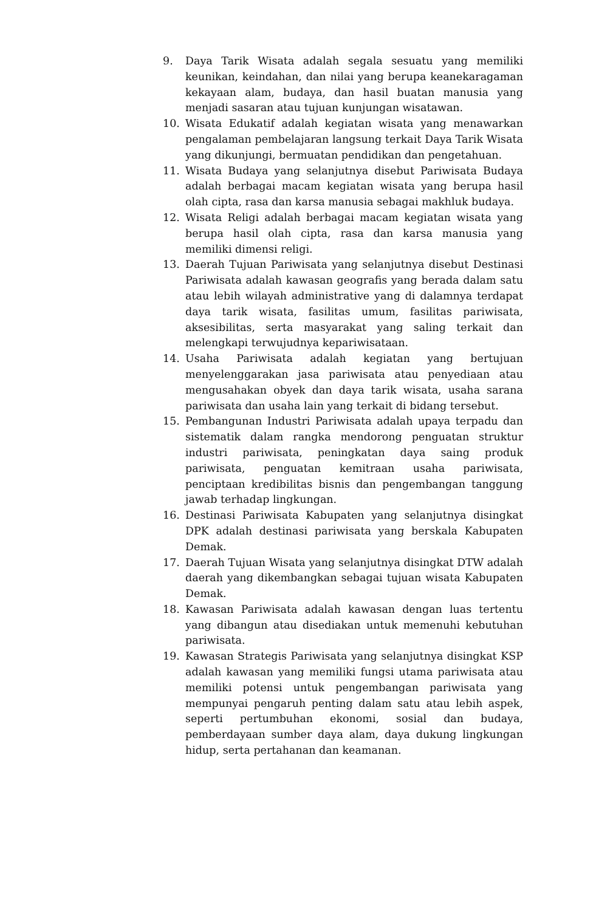9. Daya Tarik Wisata adalah segala sesuatu yang memiliki keunikan, keindahan, dan nilai yang berupa keanekaragaman kekayaan alam, budaya, dan hasil buatan manusia yang menjadi sasaran atau tujuan kunjungan wisatawan.
10. Wisata Edukatif adalah kegiatan wisata yang menawarkan pengalaman pembelajaran langsung terkait Daya Tarik Wisata yang dikunjungi, bermuatan pendidikan dan pengetahuan.
11. Wisata Budaya yang selanjutnya disebut Pariwisata Budaya adalah berbagai macam kegiatan wisata yang berupa hasil olah cipta, rasa dan karsa manusia sebagai makhluk budaya.
12. Wisata Religi adalah berbagai macam kegiatan wisata yang berupa hasil olah cipta, rasa dan karsa manusia yang memiliki dimensi religi.
13. Daerah Tujuan Pariwisata yang selanjutnya disebut Destinasi Pariwisata adalah kawasan geografis yang berada dalam satu atau lebih wilayah administrative yang di dalamnya terdapat daya tarik wisata, fasilitas umum, fasilitas pariwisata, aksesibilitas, serta masyarakat yang saling terkait dan melengkapi terwujudnya kepariwisataan.
14. Usaha Pariwisata adalah kegiatan yang bertujuan menyelenggarakan jasa pariwisata atau penyediaan atau mengusahakan obyek dan daya tarik wisata, usaha sarana pariwisata dan usaha lain yang terkait di bidang tersebut.
15. Pembangunan Industri Pariwisata adalah upaya terpadu dan sistematik dalam rangka mendorong penguatan struktur industri pariwisata, peningkatan daya saing produk pariwisata, penguatan kemitraan usaha pariwisata, penciptaan kredibilitas bisnis dan pengembangan tanggung jawab terhadap lingkungan.
16. Destinasi Pariwisata Kabupaten yang selanjutnya disingkat DPK adalah destinasi pariwisata yang berskala Kabupaten Demak.
17. Daerah Tujuan Wisata yang selanjutnya disingkat DTW adalah daerah yang dikembangkan sebagai tujuan wisata Kabupaten Demak.
18. Kawasan Pariwisata adalah kawasan dengan luas tertentu yang dibangun atau disediakan untuk memenuhi kebutuhan pariwisata.
19. Kawasan Strategis Pariwisata yang selanjutnya disingkat KSP adalah kawasan yang memiliki fungsi utama pariwisata atau memiliki potensi untuk pengembangan pariwisata yang mempunyai pengaruh penting dalam satu atau lebih aspek, seperti pertumbuhan ekonomi, sosial dan budaya, pemberdayaan sumber daya alam, daya dukung lingkungan hidup, serta pertahanan dan keamanan.